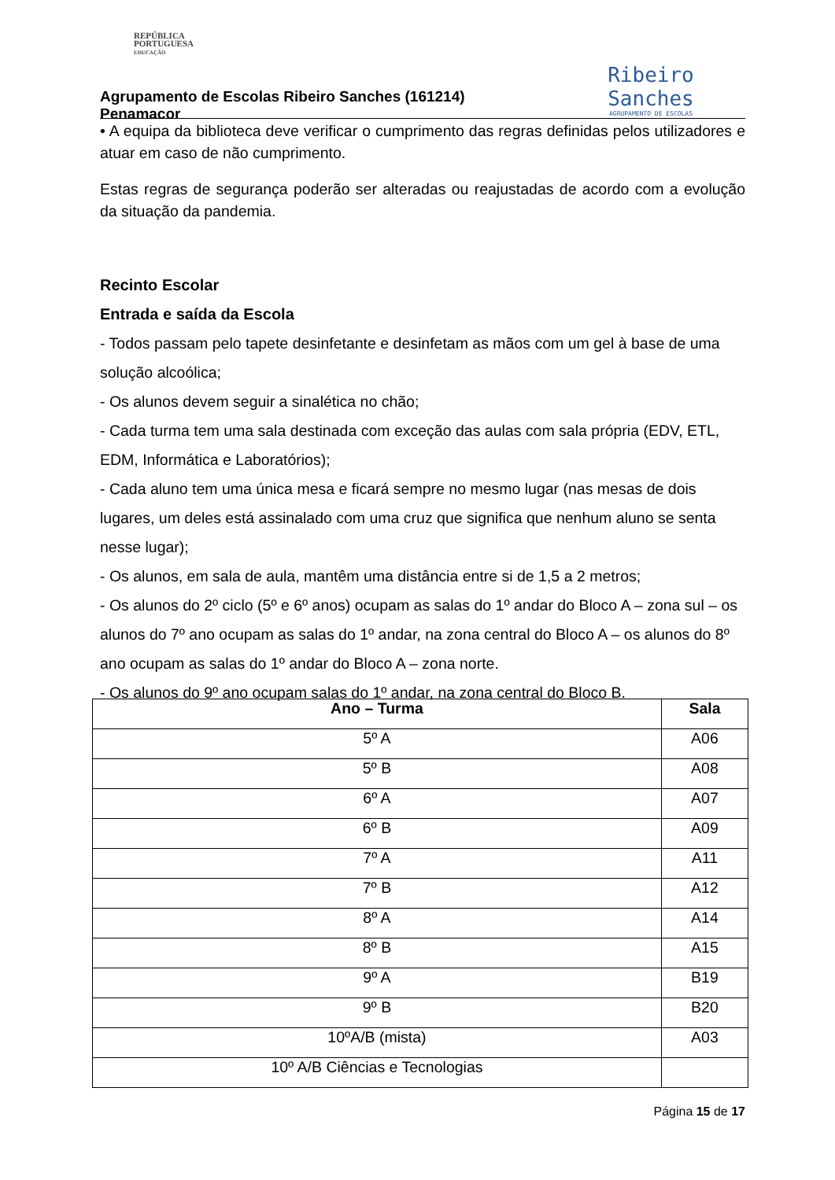REPÚBLICA
PORTUGUESA
EDUCAÇÃO
Agrupamento de Escolas Ribeiro Sanches (161214)
Penamacor
Ribeiro
Sanches
AGRUPAMENTO DE ESCOLAS
• A equipa da biblioteca deve verificar o cumprimento das regras definidas pelos utilizadores e atuar em caso de não cumprimento.
Estas regras de segurança poderão ser alteradas ou reajustadas de acordo com a evolução da situação da pandemia.
Recinto Escolar
Entrada e saída da Escola
- Todos passam pelo tapete desinfetante e desinfetam as mãos com um gel à base de uma solução alcoólica;
- Os alunos devem seguir a sinalética no chão;
- Cada turma tem uma sala destinada com exceção das aulas com sala própria (EDV, ETL, EDM, Informática e Laboratórios);
- Cada aluno tem uma única mesa e ficará sempre no mesmo lugar (nas mesas de dois lugares, um deles está assinalado com uma cruz que significa que nenhum aluno se senta nesse lugar);
- Os alunos, em sala de aula, mantêm uma distância entre si de 1,5 a 2 metros;
- Os alunos do 2º ciclo (5º e 6º anos) ocupam as salas do 1º andar do Bloco A – zona sul – os alunos do 7º ano ocupam as salas do 1º andar, na zona central do Bloco A – os alunos do 8º ano ocupam as salas do 1º andar do Bloco A – zona norte.
- Os alunos do 9º ano ocupam salas do 1º andar, na zona central do Bloco B.
| Ano – Turma | Sala |
| --- | --- |
| 5º A | A06 |
| 5º B | A08 |
| 6º A | A07 |
| 6º B | A09 |
| 7º A | A11 |
| 7º B | A12 |
| 8º A | A14 |
| 8º B | A15 |
| 9º A | B19 |
| 9º B | B20 |
| 10ºA/B (mista) | A03 |
| 10º A/B Ciências e Tecnologias | |
Página 15 de 17